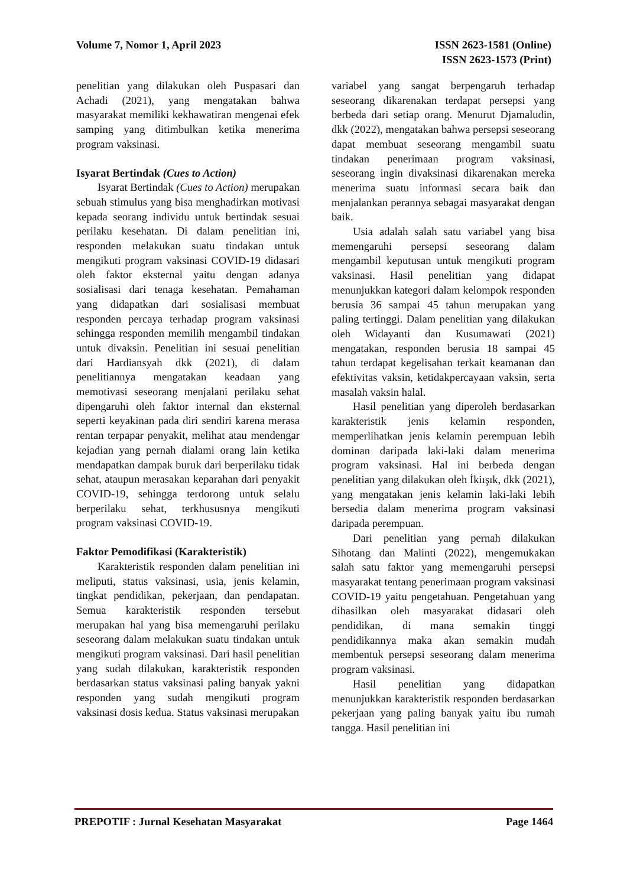ISSN 2623-1581 (Online)
ISSN 2623-1573 (Print) Volume 7, Nomor 1, April 2023
penelitian yang dilakukan oleh Puspasari dan Achadi (2021), yang mengatakan bahwa masyarakat memiliki kekhawatiran mengenai efek samping yang ditimbulkan ketika menerima program vaksinasi.
Isyarat Bertindak (Cues to Action)
Isyarat Bertindak (Cues to Action) merupakan sebuah stimulus yang bisa menghadirkan motivasi kepada seorang individu untuk bertindak sesuai perilaku kesehatan. Di dalam penelitian ini, responden melakukan suatu tindakan untuk mengikuti program vaksinasi COVID-19 didasari oleh faktor eksternal yaitu dengan adanya sosialisasi dari tenaga kesehatan. Pemahaman yang didapatkan dari sosialisasi membuat responden percaya terhadap program vaksinasi sehingga responden memilih mengambil tindakan untuk divaksin. Penelitian ini sesuai penelitian dari Hardiansyah dkk (2021), di dalam penelitiannya mengatakan keadaan yang memotivasi seseorang menjalani perilaku sehat dipengaruhi oleh faktor internal dan eksternal seperti keyakinan pada diri sendiri karena merasa rentan terpapar penyakit, melihat atau mendengar kejadian yang pernah dialami orang lain ketika mendapatkan dampak buruk dari berperilaku tidak sehat, ataupun merasakan keparahan dari penyakit COVID-19, sehingga terdorong untuk selalu berperilaku sehat, terkhususnya mengikuti program vaksinasi COVID-19.
Faktor Pemodifikasi (Karakteristik)
Karakteristik responden dalam penelitian ini meliputi, status vaksinasi, usia, jenis kelamin, tingkat pendidikan, pekerjaan, dan pendapatan. Semua karakteristik responden tersebut merupakan hal yang bisa memengaruhi perilaku seseorang dalam melakukan suatu tindakan untuk mengikuti program vaksinasi. Dari hasil penelitian yang sudah dilakukan, karakteristik responden berdasarkan status vaksinasi paling banyak yakni responden yang sudah mengikuti program vaksinasi dosis kedua. Status vaksinasi merupakan
variabel yang sangat berpengaruh terhadap seseorang dikarenakan terdapat persepsi yang berbeda dari setiap orang. Menurut Djamaludin, dkk (2022), mengatakan bahwa persepsi seseorang dapat membuat seseorang mengambil suatu tindakan penerimaan program vaksinasi, seseorang ingin divaksinasi dikarenakan mereka menerima suatu informasi secara baik dan menjalankan perannya sebagai masyarakat dengan baik.
Usia adalah salah satu variabel yang bisa memengaruhi persepsi seseorang dalam mengambil keputusan untuk mengikuti program vaksinasi. Hasil penelitian yang didapat menunjukkan kategori dalam kelompok responden berusia 36 sampai 45 tahun merupakan yang paling tertinggi. Dalam penelitian yang dilakukan oleh Widayanti dan Kusumawati (2021) mengatakan, responden berusia 18 sampai 45 tahun terdapat kegelisahan terkait keamanan dan efektivitas vaksin, ketidakpercayaan vaksin, serta masalah vaksin halal.
Hasil penelitian yang diperoleh berdasarkan karakteristik jenis kelamin responden, memperlihatkan jenis kelamin perempuan lebih dominan daripada laki-laki dalam menerima program vaksinasi. Hal ini berbeda dengan penelitian yang dilakukan oleh İkiışık, dkk (2021), yang mengatakan jenis kelamin laki-laki lebih bersedia dalam menerima program vaksinasi daripada perempuan.
Dari penelitian yang pernah dilakukan Sihotang dan Malinti (2022), mengemukakan salah satu faktor yang memengaruhi persepsi masyarakat tentang penerimaan program vaksinasi COVID-19 yaitu pengetahuan. Pengetahuan yang dihasilkan oleh masyarakat didasari oleh pendidikan, di mana semakin tinggi pendidikannya maka akan semakin mudah membentuk persepsi seseorang dalam menerima program vaksinasi.
Hasil penelitian yang didapatkan menunjukkan karakteristik responden berdasarkan pekerjaan yang paling banyak yaitu ibu rumah tangga. Hasil penelitian ini
Page 1464 PREPOTIF : Jurnal Kesehatan Masyarakat